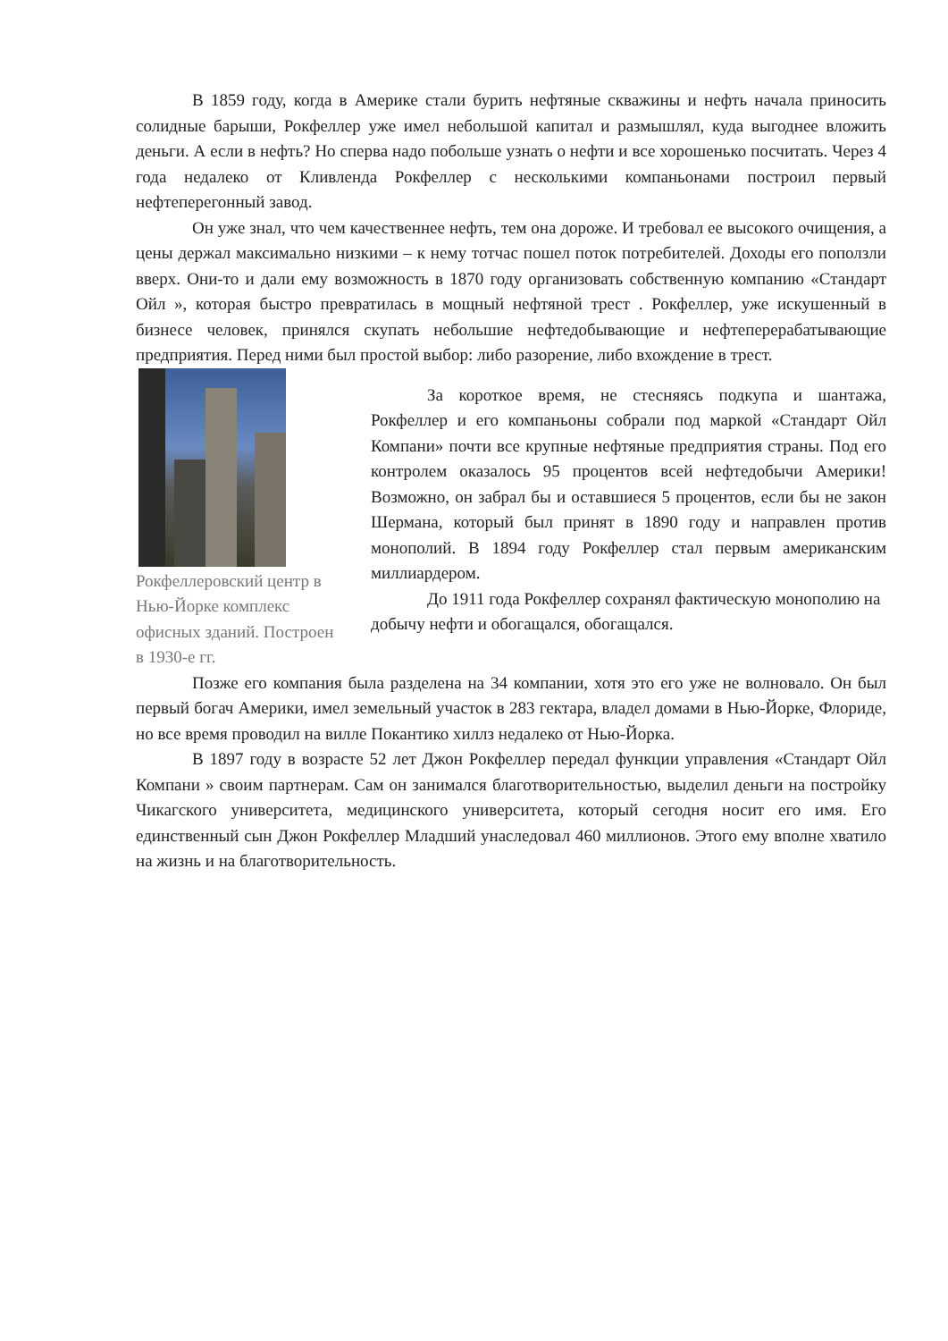В 1859 году, когда в Америке стали бурить нефтяные скважины и нефть начала приносить солидные барыши, Рокфеллер уже имел небольшой капитал и размышлял, куда выгоднее вложить деньги. А если в нефть? Но сперва надо побольше узнать о нефти и все хорошенько посчитать. Через 4 года недалеко от Кливленда Рокфеллер с несколькими компаньонами построил первый нефтеперегонный завод.
Он уже знал, что чем качественнее нефть, тем она дороже. И требовал ее высокого очищения, а цены держал максимально низкими – к нему тотчас пошел поток потребителей. Доходы его поползли вверх. Они-то и дали ему возможность в 1870 году организовать собственную компанию «Стандарт Ойл », которая быстро превратилась в мощный нефтяной трест . Рокфеллер, уже искушенный в бизнесе человек, принялся скупать небольшие нефтедобывающие и нефтеперерабатывающие предприятия. Перед ними был простой выбор: либо разорение, либо вхождение в трест.
Рокфеллеровский центр в Нью-Йорке комплекс офисных зданий. Построен в 1930-е гг.
За короткое время, не стесняясь подкупа и шантажа, Рокфеллер и его компаньоны собрали под маркой «Стандарт Ойл Компани» почти все крупные нефтяные предприятия страны. Под его контролем оказалось 95 процентов всей нефтедобычи Америки! Возможно, он забрал бы и оставшиеся 5 процентов, если бы не закон Шермана, который был принят в 1890 году и направлен против монополий. В 1894 году Рокфеллер стал первым американским миллиардером.
До 1911 года Рокфеллер сохранял фактическую монополию на добычу нефти и обогащался, обогащался.
Позже его компания была разделена на 34 компании, хотя это его уже не волновало. Он был первый богач Америки, имел земельный участок в 283 гектара, владел домами в Нью-Йорке, Флориде, но все время проводил на вилле Покантико хиллз недалеко от Нью-Йорка.
В 1897 году в возрасте 52 лет Джон Рокфеллер передал функции управления «Стандарт Ойл Компани » своим партнерам. Сам он занимался благотворительностью, выделил деньги на постройку Чикагского университета, медицинского университета, который сегодня носит его имя. Его единственный сын Джон Рокфеллер Младший унаследовал 460 миллионов. Этого ему вполне хватило на жизнь и на благотворительность.